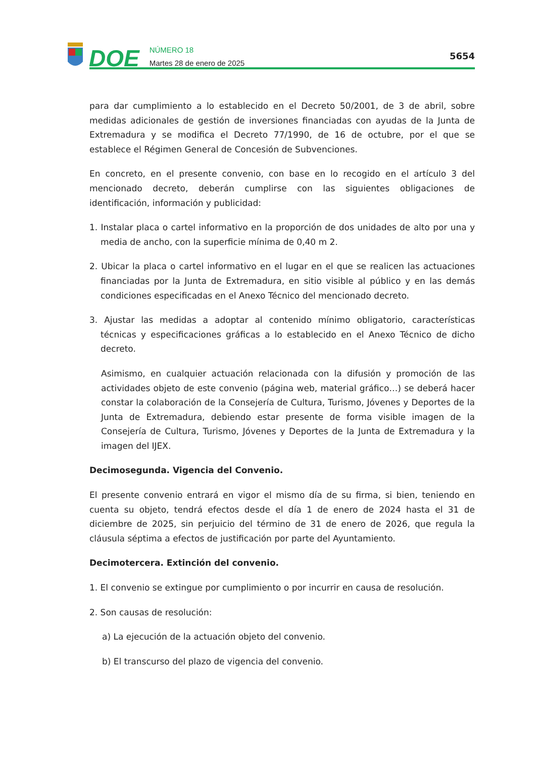DOE
NÚMERO 18
Martes 28 de enero de 2025
5654
para dar cumplimiento a lo establecido en el Decreto 50/2001, de 3 de abril, sobre medidas adicionales de gestión de inversiones financiadas con ayudas de la Junta de Extremadura y se modifica el Decreto 77/1990, de 16 de octubre, por el que se establece el Régimen General de Concesión de Subvenciones.
En concreto, en el presente convenio, con base en lo recogido en el artículo 3 del mencionado decreto, deberán cumplirse con las siguientes obligaciones de identificación, información y publicidad:
1. Instalar placa o cartel informativo en la proporción de dos unidades de alto por una y media de ancho, con la superficie mínima de 0,40 m 2.
2. Ubicar la placa o cartel informativo en el lugar en el que se realicen las actuaciones financiadas por la Junta de Extremadura, en sitio visible al público y en las demás condiciones especificadas en el Anexo Técnico del mencionado decreto.
3. Ajustar las medidas a adoptar al contenido mínimo obligatorio, características técnicas y especificaciones gráficas a lo establecido en el Anexo Técnico de dicho decreto.
Asimismo, en cualquier actuación relacionada con la difusión y promoción de las actividades objeto de este convenio (página web, material gráfico…) se deberá hacer constar la colaboración de la Consejería de Cultura, Turismo, Jóvenes y Deportes de la Junta de Extremadura, debiendo estar presente de forma visible imagen de la Consejería de Cultura, Turismo, Jóvenes y Deportes de la Junta de Extremadura y la imagen del IJEX.
Decimosegunda. Vigencia del Convenio.
El presente convenio entrará en vigor el mismo día de su firma, si bien, teniendo en cuenta su objeto, tendrá efectos desde el día 1 de enero de 2024 hasta el 31 de diciembre de 2025, sin perjuicio del término de 31 de enero de 2026, que regula la cláusula séptima a efectos de justificación por parte del Ayuntamiento.
Decimotercera. Extinción del convenio.
1. El convenio se extingue por cumplimiento o por incurrir en causa de resolución.
2. Son causas de resolución:
a) La ejecución de la actuación objeto del convenio.
b) El transcurso del plazo de vigencia del convenio.